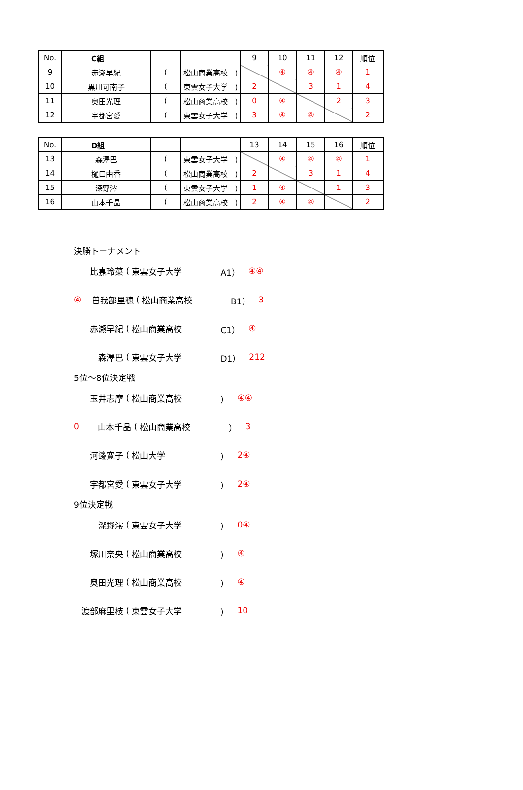| No. | C組 | | | 9 | 10 | 11 | 12 | 順位 |
| --- | --- | --- | --- | --- | --- | --- | --- | --- |
| 9 | 赤瀬早紀 | ( | 松山商業高校 ) | | ④ | ④ | ④ | 1 |
| 10 | 黒川可南子 | ( | 東雲女子大学 ) | 2 | | 3 | 1 | 4 |
| 11 | 奥田光理 | ( | 松山商業高校 ) | 0 | ④ | | 2 | 3 |
| 12 | 宇都宮愛 | ( | 東雲女子大学 ) | 3 | ④ | ④ | | 2 |
| No. | D組 | | | 13 | 14 | 15 | 16 | 順位 |
| --- | --- | --- | --- | --- | --- | --- | --- | --- |
| 13 | 森澤巴 | ( | 東雲女子大学 ) | | ④ | ④ | ④ | 1 |
| 14 | 樋口由香 | ( | 松山商業高校 ) | 2 | | 3 | 1 | 4 |
| 15 | 深野澪 | ( | 東雲女子大学 ) | 1 | ④ | | 1 | 3 |
| 16 | 山本千晶 | ( | 松山商業高校 ) | 2 | ④ | ④ | | 2 |
決勝トーナメント
比嘉玲菜 ( 東雲女子大学 A1）　④ ④
④ 曽我部里穂 ( 松山商業高校 B1）　3
赤瀬早紀 ( 松山商業高校 C1）　④
森澤巴 ( 東雲女子大学 D1）　2 1 2
5位～8位決定戦
玉井志摩 ( 松山商業高校 ）　④ ④
0 山本千晶 ( 松山商業高校 ）　3
河邊寛子 ( 松山大学 ）　2 ④
宇都宮愛 ( 東雲女子大学 ）　2 ④
9位決定戦
深野澪 ( 東雲女子大学 ）　0 ④
塚川奈央 ( 松山商業高校 ）　④
奥田光理 ( 松山商業高校 ）　④
渡部麻里枝 ( 東雲女子大学 ）　1 0